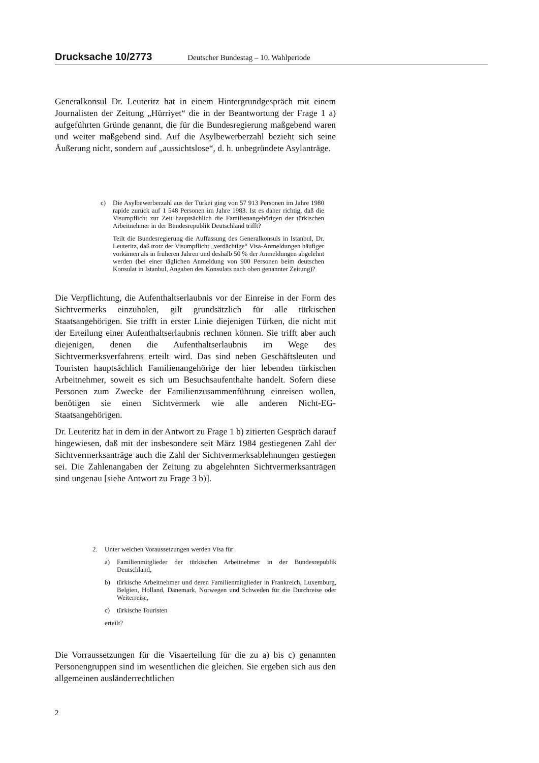Drucksache 10/2773 Deutscher Bundestag – 10. Wahlperiode
Generalkonsul Dr. Leuteritz hat in einem Hintergrundgespräch mit einem Journalisten der Zeitung „Hürriyet“ die in der Beantwortung der Frage 1 a) aufgeführten Gründe genannt, die für die Bundesregierung maßgebend waren und weiter maßgebend sind. Auf die Asylbewerberzahl bezieht sich seine Äußerung nicht, sondern auf „aussichtslose“, d. h. unbegründete Asylanträge.
c) Die Asylbewerberzahl aus der Türkei ging von 57 913 Personen im Jahre 1980 rapide zurück auf 1 548 Personen im Jahre 1983. Ist es daher richtig, daß die Visumpflicht zur Zeit hauptsächlich die Familienangehörigen der türkischen Arbeitnehmer in der Bundesrepublik Deutschland trifft?
Teilt die Bundesregierung die Auffassung des Generalkonsuls in Istanbul, Dr. Leuteritz, daß trotz der Visumpflicht „verdächtige“ Visa-Anmeldungen häufiger vorkämen als in früheren Jahren und deshalb 50 % der Anmeldungen abgelehnt werden (bei einer täglichen Anmeldung von 900 Personen beim deutschen Konsulat in Istanbul, Angaben des Konsulats nach oben genannter Zeitung)?
Die Verpflichtung, die Aufenthaltserlaubnis vor der Einreise in der Form des Sichtvermerks einzuholen, gilt grundsätzlich für alle türkischen Staatsangehörigen. Sie trifft in erster Linie diejenigen Türken, die nicht mit der Erteilung einer Aufenthaltserlaubnis rechnen können. Sie trifft aber auch diejenigen, denen die Aufenthaltserlaubnis im Wege des Sichtvermerksverfahrens erteilt wird. Das sind neben Geschäftsleuten und Touristen hauptsächlich Familienangehörige der hier lebenden türkischen Arbeitnehmer, soweit es sich um Besuchsaufenthalte handelt. Sofern diese Personen zum Zwecke der Familienzusammenführung einreisen wollen, benötigen sie einen Sichtvermerk wie alle anderen Nicht-EG-Staatsangehörigen.
Dr. Leuteritz hat in dem in der Antwort zu Frage 1 b) zitierten Gespräch darauf hingewiesen, daß mit der insbesondere seit März 1984 gestiegenen Zahl der Sichtvermerksanträge auch die Zahl der Sichtvermerksablehnungen gestiegen sei. Die Zahlenangaben der Zeitung zu abgelehnten Sichtvermerksanträgen sind ungenau [siehe Antwort zu Frage 3 b)].
2. Unter welchen Voraussetzungen werden Visa für
a) Familienmitglieder der türkischen Arbeitnehmer in der Bundesrepublik Deutschland,
b) türkische Arbeitnehmer und deren Familienmitglieder in Frankreich, Luxemburg, Belgien, Holland, Dänemark, Norwegen und Schweden für die Durchreise oder Weiterreise,
c) türkische Touristen
erteilt?
Die Vorraussetzungen für die Visaerteilung für die zu a) bis c) genannten Personengruppen sind im wesentlichen die gleichen. Sie ergeben sich aus den allgemeinen ausländerrechtlichen
2